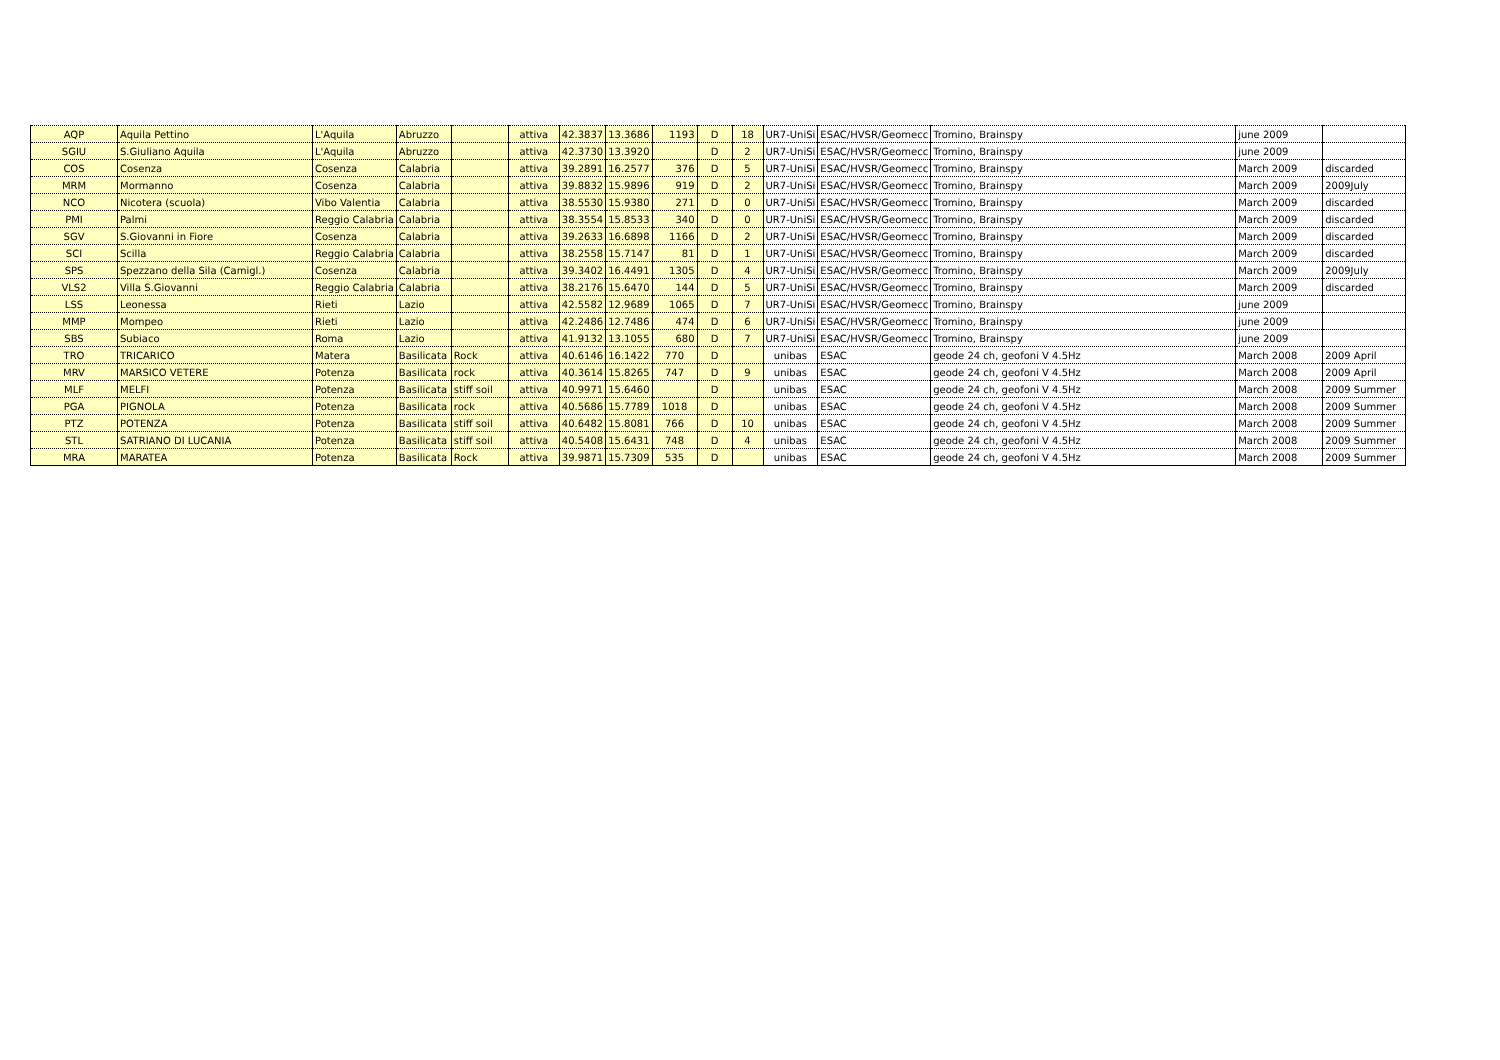| AQP | Aquila Pettino | L'Aquila | Abruzzo | | attiva | 42.3837 | 13.3686 | 1193 | D | 18 | UR7-UniSi | ESAC/HVSR/Geomecc | Tromino, Brainspy | june 2009 | |
| SGIU | S.Giuliano Aquila | L'Aquila | Abruzzo | | attiva | 42.3730 | 13.3920 | | D | 2 | UR7-UniSi | ESAC/HVSR/Geomecc | Tromino, Brainspy | june 2009 | |
| COS | Cosenza | Cosenza | Calabria | | attiva | 39.2891 | 16.2577 | 376 | D | 5 | UR7-UniSi | ESAC/HVSR/Geomecc | Tromino, Brainspy | March 2009 | discarded |
| MRM | Mormanno | Cosenza | Calabria | | attiva | 39.8832 | 15.9896 | 919 | D | 2 | UR7-UniSi | ESAC/HVSR/Geomecc | Tromino, Brainspy | March 2009 | 2009July |
| NCO | Nicotera (scuola) | Vibo Valentia | Calabria | | attiva | 38.5530 | 15.9380 | 271 | D | 0 | UR7-UniSi | ESAC/HVSR/Geomecc | Tromino, Brainspy | March 2009 | discarded |
| PMI | Palmi | Reggio Calabria | Calabria | | attiva | 38.3554 | 15.8533 | 340 | D | 0 | UR7-UniSi | ESAC/HVSR/Geomecc | Tromino, Brainspy | March 2009 | discarded |
| SGV | S.Giovanni in Fiore | Cosenza | Calabria | | attiva | 39.2633 | 16.6898 | 1166 | D | 2 | UR7-UniSi | ESAC/HVSR/Geomecc | Tromino, Brainspy | March 2009 | discarded |
| SCI | Scilla | Reggio Calabria | Calabria | | attiva | 38.2558 | 15.7147 | 81 | D | 1 | UR7-UniSi | ESAC/HVSR/Geomecc | Tromino, Brainspy | March 2009 | discarded |
| SPS | Spezzano della Sila (Camigl.) | Cosenza | Calabria | | attiva | 39.3402 | 16.4491 | 1305 | D | 4 | UR7-UniSi | ESAC/HVSR/Geomecc | Tromino, Brainspy | March 2009 | 2009July |
| VLS2 | Villa S.Giovanni | Reggio Calabria | Calabria | | attiva | 38.2176 | 15.6470 | 144 | D | 5 | UR7-UniSi | ESAC/HVSR/Geomecc | Tromino, Brainspy | March 2009 | discarded |
| LSS | Leonessa | Rieti | Lazio | | attiva | 42.5582 | 12.9689 | 1065 | D | 7 | UR7-UniSi | ESAC/HVSR/Geomecc | Tromino, Brainspy | june 2009 | |
| MMP | Mompeo | Rieti | Lazio | | attiva | 42.2486 | 12.7486 | 474 | D | 6 | UR7-UniSi | ESAC/HVSR/Geomecc | Tromino, Brainspy | june 2009 | |
| SBS | Subiaco | Roma | Lazio | | attiva | 41.9132 | 13.1055 | 680 | D | 7 | UR7-UniSi | ESAC/HVSR/Geomecc | Tromino, Brainspy | june 2009 | |
| TRO | TRICARICO | Matera | Basilicata | Rock | attiva | 40.6146 | 16.1422 | 770 | D | | unibas | ESAC | geode 24 ch, geofoni V 4.5Hz | March 2008 | 2009 April |
| MRV | MARSICO VETERE | Potenza | Basilicata | rock | attiva | 40.3614 | 15.8265 | 747 | D | 9 | unibas | ESAC | geode 24 ch, geofoni V 4.5Hz | March 2008 | 2009 April |
| MLF | MELFI | Potenza | Basilicata | stiff soil | attiva | 40.9971 | 15.6460 | | D | | unibas | ESAC | geode 24 ch, geofoni V 4.5Hz | March 2008 | 2009 Summer |
| PGA | PIGNOLA | Potenza | Basilicata | rock | attiva | 40.5686 | 15.7789 | 1018 | D | | unibas | ESAC | geode 24 ch, geofoni V 4.5Hz | March 2008 | 2009 Summer |
| PTZ | POTENZA | Potenza | Basilicata | stiff soil | attiva | 40.6482 | 15.8081 | 766 | D | 10 | unibas | ESAC | geode 24 ch, geofoni V 4.5Hz | March 2008 | 2009 Summer |
| STL | SATRIANO DI LUCANIA | Potenza | Basilicata | stiff soil | attiva | 40.5408 | 15.6431 | 748 | D | 4 | unibas | ESAC | geode 24 ch, geofoni V 4.5Hz | March 2008 | 2009 Summer |
| MRA | MARATEA | Potenza | Basilicata | Rock | attiva | 39.9871 | 15.7309 | 535 | D | | unibas | ESAC | geode 24 ch, geofoni V 4.5Hz | March 2008 | 2009 Summer |